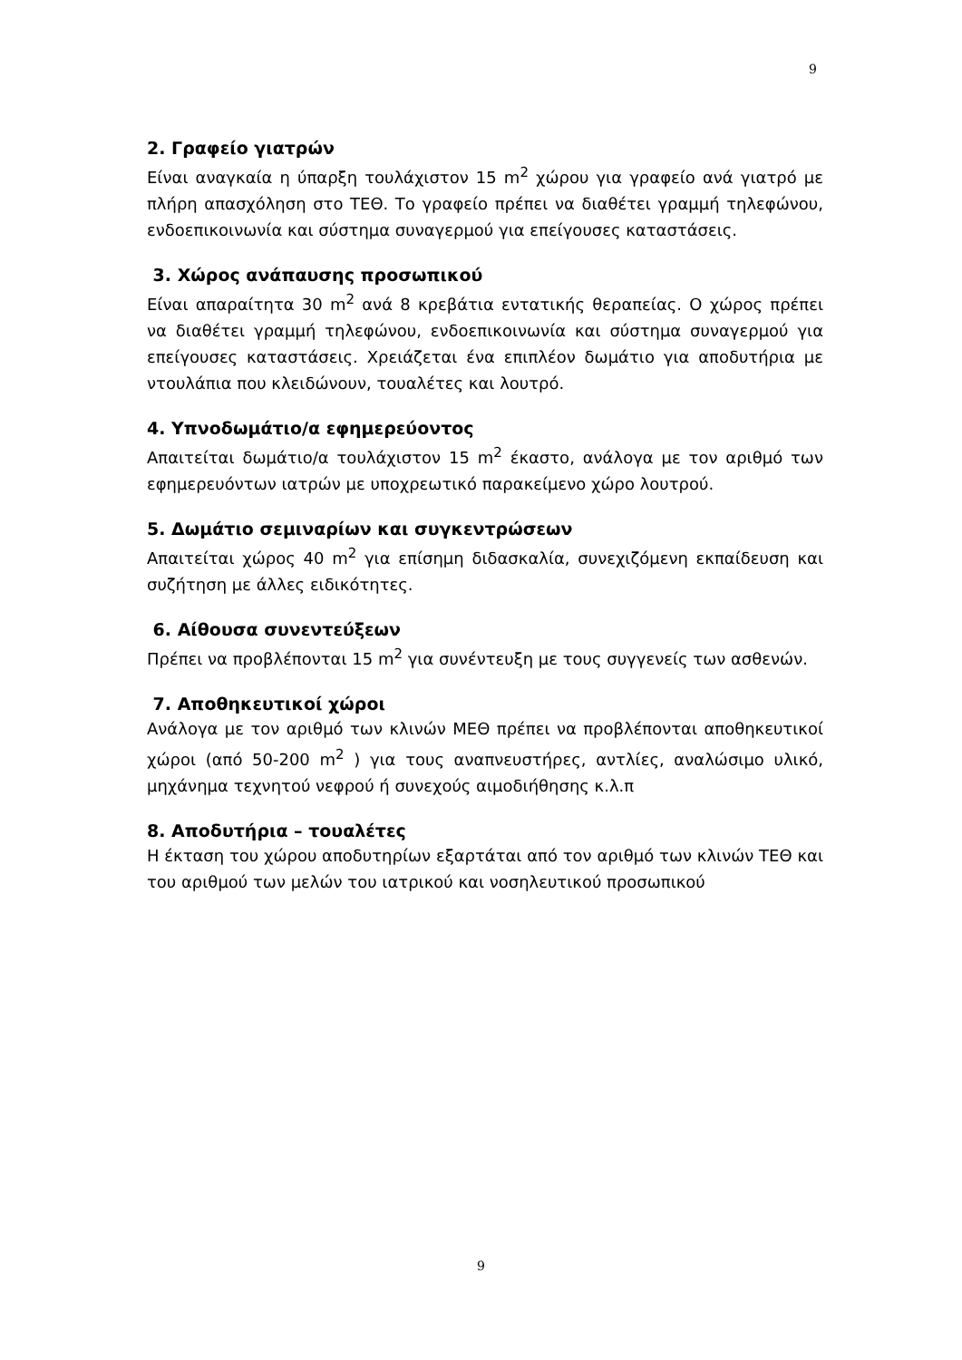9
2. Γραφείο γιατρών
Είναι αναγκαία η ύπαρξη τουλάχιστον 15 m<sup>2</sup> χώρου για γραφείο ανά γιατρό με πλήρη απασχόληση στο ΤΕΘ. Το γραφείο πρέπει να διαθέτει γραμμή τηλεφώνου, ενδοεπικοινωνία και σύστημα συναγερμού για επείγουσες καταστάσεις.
3. Χώρος ανάπαυσης προσωπικού
Είναι απαραίτητα 30 m<sup>2</sup> ανά 8 κρεβάτια εντατικής θεραπείας. Ο χώρος πρέπει να διαθέτει γραμμή τηλεφώνου, ενδοεπικοινωνία και σύστημα συναγερμού για επείγουσες καταστάσεις. Χρειάζεται ένα επιπλέον δωμάτιο για αποδυτήρια με ντουλάπια που κλειδώνουν, τουαλέτες και λουτρό.
4. Υπνοδωμάτιο/α εφημερεύοντος
Απαιτείται δωμάτιο/α τουλάχιστον 15 m<sup>2</sup> έκαστο, ανάλογα με τον αριθμό των εφημερευόντων ιατρών με υποχρεωτικό παρακείμενο χώρο λουτρού.
5. Δωμάτιο σεμιναρίων και συγκεντρώσεων
Απαιτείται χώρος 40 m<sup>2</sup> για επίσημη διδασκαλία, συνεχιζόμενη εκπαίδευση και συζήτηση με άλλες ειδικότητες.
6. Αίθουσα συνεντεύξεων
Πρέπει να προβλέπονται 15 m<sup>2</sup> για συνέντευξη με τους συγγενείς των ασθενών.
7. Αποθηκευτικοί χώροι
Ανάλογα με τον αριθμό των κλινών ΜΕΘ πρέπει να προβλέπονται αποθηκευτικοί χώροι (από 50-200 m<sup>2</sup> ) για τους αναπνευστήρες, αντλίες, αναλώσιμο υλικό, μηχάνημα τεχνητού νεφρού ή συνεχούς αιμοδιήθησης κ.λ.π
8. Αποδυτήρια – τουαλέτες
Η έκταση του χώρου αποδυτηρίων εξαρτάται από τον αριθμό των κλινών ΤΕΘ και του αριθμού των μελών του ιατρικού και νοσηλευτικού προσωπικού
9